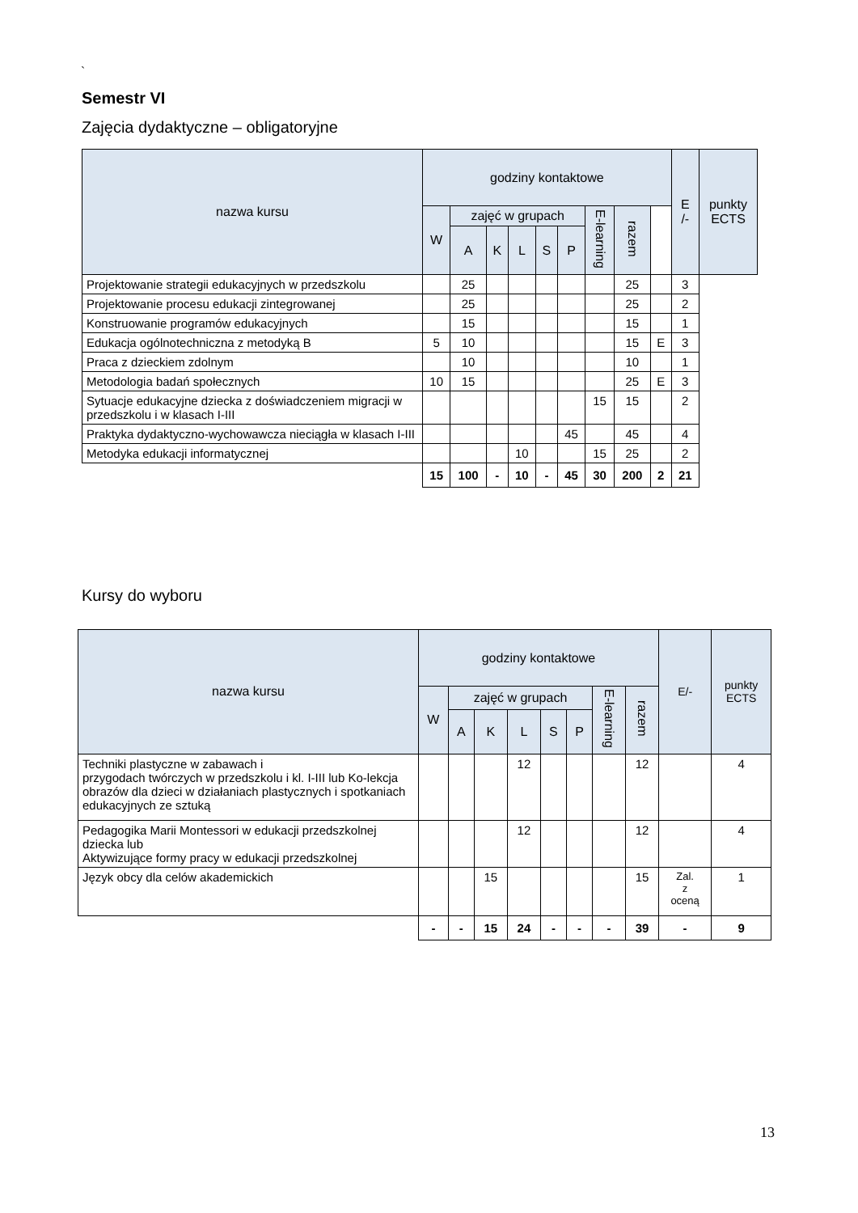`
Semestr VI
Zajęcia dydaktyczne – obligatoryjne
| nazwa kursu | godziny kontaktowe | | | | | | | | | E /- | punkty ECTS |
| --- | --- | --- | --- | --- | --- | --- | --- | --- | --- | --- | --- |
| | W | zajęć w grupach | | | | | E-learning | razem | | | |
| | | A | K | L | S | P | | | | | |
| Projektowanie strategii edukacyjnych w przedszkolu | | 25 | | | | | | 25 | | 3 | |
| Projektowanie procesu edukacji zintegrowanej | | 25 | | | | | | 25 | | 2 | |
| Konstruowanie programów edukacyjnych | | 15 | | | | | | 15 | | 1 | |
| Edukacja ogólnotechniczna z metodyką B | 5 | 10 | | | | | | 15 | E | 3 | |
| Praca z dzieckiem zdolnym | | 10 | | | | | | 10 | | 1 | |
| Metodologia badań społecznych | 10 | 15 | | | | | | 25 | E | 3 | |
| Sytuacje edukacyjne dziecka z doświadczeniem migracji w przedszkolu i w klasach I-III | | | | | | | 15 | 15 | | 2 | |
| Praktyka dydaktyczno-wychowawcza nieciągła w klasach I-III | | | | | | 45 | | 45 | | 4 | |
| Metodyka edukacji informatycznej | | | | 10 | | | 15 | 25 | | 2 | |
| | 15 | 100 | - | 10 | - | 45 | 30 | 200 | 2 | 21 | |
Kursy do wyboru
| nazwa kursu | godziny kontaktowe | | | | | | | | E/- | punkty ECTS |
| --- | --- | --- | --- | --- | --- | --- | --- | --- | --- | --- |
| | W | zajęć w grupach | | | | | E-learning | razem | | |
| | | A | K | L | S | P | | | | |
| Techniki plastyczne w zabawach i przygodach twórczych w przedszkolu i kl. I-III lub Ko-lekcja obrazów dla dzieci w działaniach plastycznych i spotkaniach edukacyjnych ze sztuką | | | | 12 | | | | 12 | | 4 |
| Pedagogika Marii Montessori w edukacji przedszkolnej dziecka lub Aktywizujące formy pracy w edukacji przedszkolnej | | | | 12 | | | | 12 | | 4 |
| Język obcy dla celów akademickich | | | 15 | | | | | 15 | Zal. z oceną | 1 |
| | - | - | 15 | 24 | - | - | - | 39 | - | 9 |
13